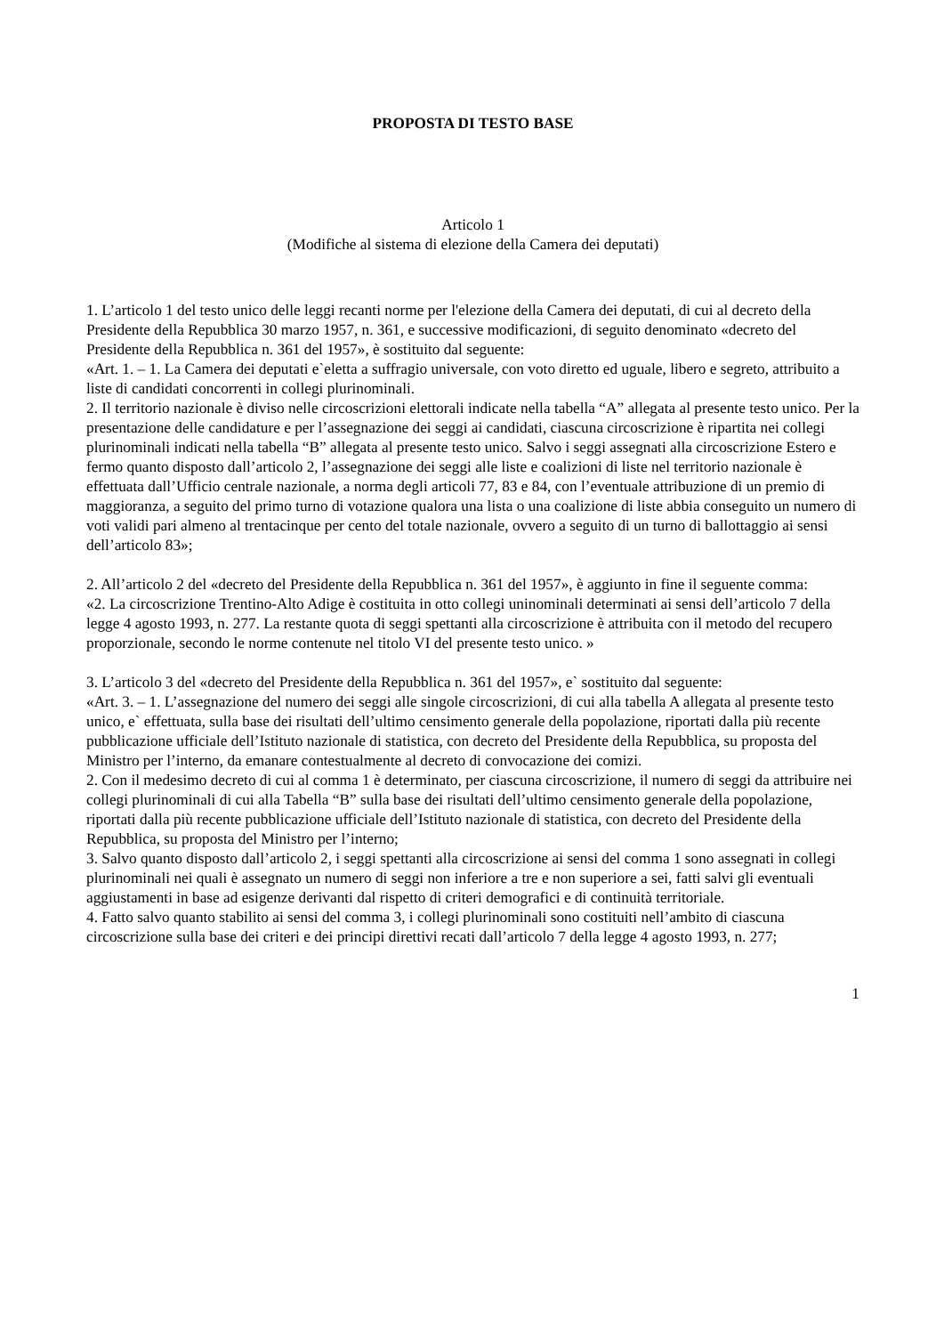PROPOSTA DI TESTO BASE
Articolo 1
(Modifiche al sistema di elezione della Camera dei deputati)
1. L’articolo 1 del testo unico delle leggi recanti norme per l'elezione della Camera dei deputati, di cui al decreto della Presidente della Repubblica 30 marzo 1957, n. 361, e successive modificazioni, di seguito denominato «decreto del Presidente della Repubblica n. 361 del 1957», è sostituito dal seguente:
«Art. 1. – 1. La Camera dei deputati e`eletta a suffragio universale, con voto diretto ed uguale, libero e segreto, attribuito a liste di candidati concorrenti in collegi plurinominali.
2. Il territorio nazionale è diviso nelle circoscrizioni elettorali indicate nella tabella “A” allegata al presente testo unico. Per la presentazione delle candidature e per l’assegnazione dei seggi ai candidati, ciascuna circoscrizione è ripartita nei collegi plurinominali indicati nella tabella “B” allegata al presente testo unico. Salvo i seggi assegnati alla circoscrizione Estero e fermo quanto disposto dall’articolo 2, l’assegnazione dei seggi alle liste e coalizioni di liste nel territorio nazionale è effettuata dall’Ufficio centrale nazionale, a norma degli articoli 77, 83 e 84, con l’eventuale attribuzione di un premio di maggioranza, a seguito del primo turno di votazione qualora una lista o una coalizione di liste abbia conseguito un numero di voti validi pari almeno al trentacinque per cento del totale nazionale, ovvero a seguito di un turno di ballottaggio ai sensi dell’articolo 83»;
2. All’articolo 2 del «decreto del Presidente della Repubblica n. 361 del 1957», è aggiunto in fine il seguente comma:
«2. La circoscrizione Trentino-Alto Adige è costituita in otto collegi uninominali determinati ai sensi dell’articolo 7 della legge 4 agosto 1993, n. 277. La restante quota di seggi spettanti alla circoscrizione è attribuita con il metodo del recupero proporzionale, secondo le norme contenute nel titolo VI del presente testo unico. »
3. L’articolo 3 del «decreto del Presidente della Repubblica n. 361 del 1957», e` sostituito dal seguente:
«Art. 3. – 1. L’assegnazione del numero dei seggi alle singole circoscrizioni, di cui alla tabella A allegata al presente testo unico, e` effettuata, sulla base dei risultati dell’ultimo censimento generale della popolazione, riportati dalla più recente pubblicazione ufficiale dell’Istituto nazionale di statistica, con decreto del Presidente della Repubblica, su proposta del Ministro per l’interno, da emanare contestualmente al decreto di convocazione dei comizi.
2. Con il medesimo decreto di cui al comma 1 è determinato, per ciascuna circoscrizione, il numero di seggi da attribuire nei collegi plurinominali di cui alla Tabella “B” sulla base dei risultati dell’ultimo censimento generale della popolazione, riportati dalla più recente pubblicazione ufficiale dell’Istituto nazionale di statistica, con decreto del Presidente della Repubblica, su proposta del Ministro per l’interno;
3. Salvo quanto disposto dall’articolo 2, i seggi spettanti alla circoscrizione ai sensi del comma 1 sono assegnati in collegi plurinominali nei quali è assegnato un numero di seggi non inferiore a tre e non superiore a sei, fatti salvi gli eventuali aggiustamenti in base ad esigenze derivanti dal rispetto di criteri demografici e di continuità territoriale.
4. Fatto salvo quanto stabilito ai sensi del comma 3, i collegi plurinominali sono costituiti nell’ambito di ciascuna circoscrizione sulla base dei criteri e dei principi direttivi recati dall’articolo 7 della legge 4 agosto 1993, n. 277;
1